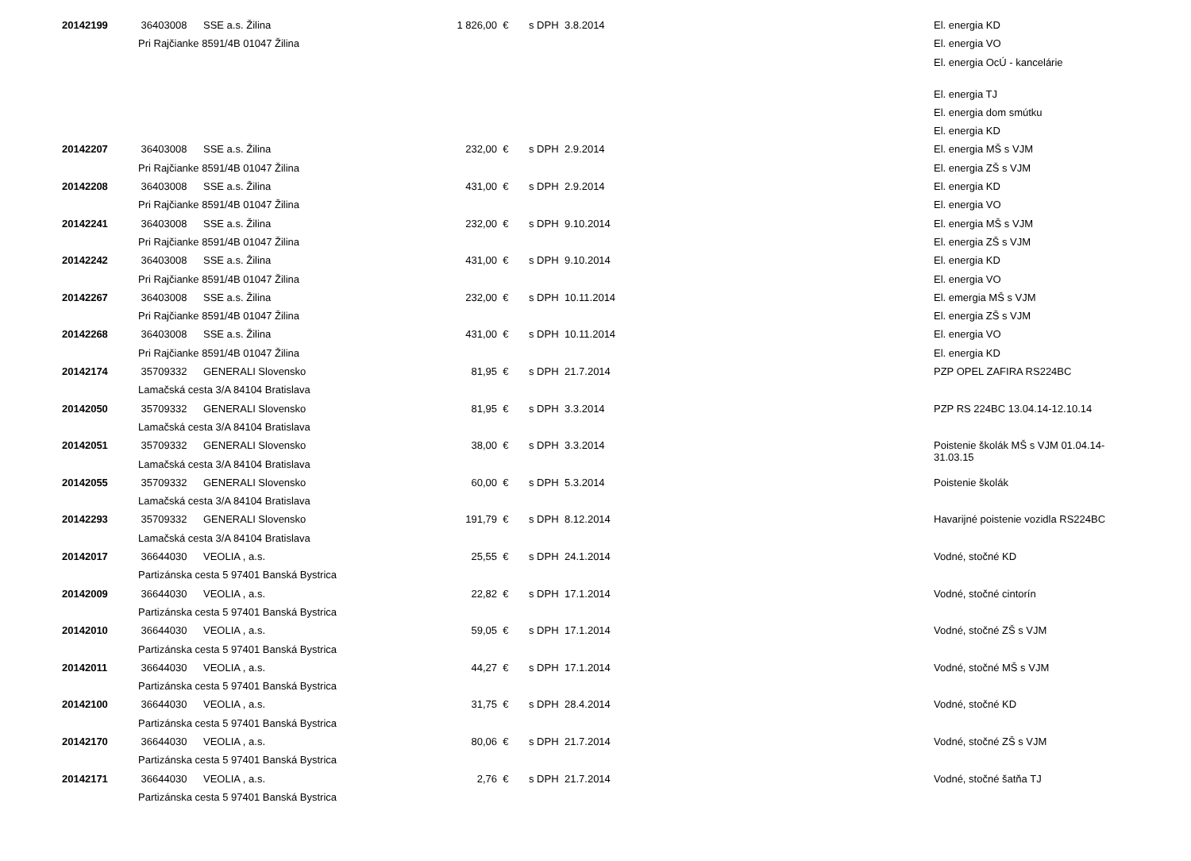| 20142199 | 36403008 | SSE a.s. Žilina | 1 826,00 | € | s DPH | 3.8.2014 | El. energia KD |
| | Pri Rajčianke 8591/4B 01047 Žilina | | | | | | El. energia VO |
| | | | | | | | El. energia OcÚ - kancelárie |
| | | | | | | | El. energia TJ |
| | | | | | | | El. energia dom smútku |
| | | | | | | | El. energia KD |
| 20142207 | 36403008 | SSE a.s. Žilina | 232,00 | € | s DPH | 2.9.2014 | El. energia MŠ s VJM |
| | Pri Rajčianke 8591/4B 01047 Žilina | | | | | | El. energia ZŠ s VJM |
| 20142208 | 36403008 | SSE a.s. Žilina | 431,00 | € | s DPH | 2.9.2014 | El. energia KD |
| | Pri Rajčianke 8591/4B 01047 Žilina | | | | | | El. energia VO |
| 20142241 | 36403008 | SSE a.s. Žilina | 232,00 | € | s DPH | 9.10.2014 | El. energia MŠ s VJM |
| | Pri Rajčianke 8591/4B 01047 Žilina | | | | | | El. energia ZŠ s VJM |
| 20142242 | 36403008 | SSE a.s. Žilina | 431,00 | € | s DPH | 9.10.2014 | El. energia KD |
| | Pri Rajčianke 8591/4B 01047 Žilina | | | | | | El. energia VO |
| 20142267 | 36403008 | SSE a.s. Žilina | 232,00 | € | s DPH | 10.11.2014 | El. emergia MŠ s VJM |
| | Pri Rajčianke 8591/4B 01047 Žilina | | | | | | El. energia ZŠ s VJM |
| 20142268 | 36403008 | SSE a.s. Žilina | 431,00 | € | s DPH | 10.11.2014 | El. energia VO |
| | Pri Rajčianke 8591/4B 01047 Žilina | | | | | | El. energia KD |
| 20142174 | 35709332 | GENERALI Slovensko | 81,95 | € | s DPH | 21.7.2014 | PZP OPEL ZAFIRA RS224BC |
| | Lamačská cesta 3/A 84104 Bratislava | | | | | | |
| 20142050 | 35709332 | GENERALI Slovensko | 81,95 | € | s DPH | 3.3.2014 | PZP RS 224BC 13.04.14-12.10.14 |
| | Lamačská cesta 3/A 84104 Bratislava | | | | | | |
| 20142051 | 35709332 | GENERALI Slovensko | 38,00 | € | s DPH | 3.3.2014 | Poistenie školák MŠ s VJM 01.04.14- 31.03.15 |
| | Lamačská cesta 3/A 84104 Bratislava | | | | | | |
| 20142055 | 35709332 | GENERALI Slovensko | 60,00 | € | s DPH | 5.3.2014 | Poistenie školák |
| | Lamačská cesta 3/A 84104 Bratislava | | | | | | |
| 20142293 | 35709332 | GENERALI Slovensko | 191,79 | € | s DPH | 8.12.2014 | Havarijné poistenie vozidla RS224BC |
| | Lamačská cesta 3/A 84104 Bratislava | | | | | | |
| 20142017 | 36644030 | VEOLIA , a.s. | 25,55 | € | s DPH | 24.1.2014 | Vodné, stočné KD |
| | Partizánska cesta 5 97401 Banská Bystrica | | | | | | |
| 20142009 | 36644030 | VEOLIA , a.s. | 22,82 | € | s DPH | 17.1.2014 | Vodné, stočné cintorín |
| | Partizánska cesta 5 97401 Banská Bystrica | | | | | | |
| 20142010 | 36644030 | VEOLIA , a.s. | 59,05 | € | s DPH | 17.1.2014 | Vodné, stočné ZŠ s VJM |
| | Partizánska cesta 5 97401 Banská Bystrica | | | | | | |
| 20142011 | 36644030 | VEOLIA , a.s. | 44,27 | € | s DPH | 17.1.2014 | Vodné, stočné MŠ s VJM |
| | Partizánska cesta 5 97401 Banská Bystrica | | | | | | |
| 20142100 | 36644030 | VEOLIA , a.s. | 31,75 | € | s DPH | 28.4.2014 | Vodné, stočné KD |
| | Partizánska cesta 5 97401 Banská Bystrica | | | | | | |
| 20142170 | 36644030 | VEOLIA , a.s. | 80,06 | € | s DPH | 21.7.2014 | Vodné, stočné ZŠ s VJM |
| | Partizánska cesta 5 97401 Banská Bystrica | | | | | | |
| 20142171 | 36644030 | VEOLIA , a.s. | 2,76 | € | s DPH | 21.7.2014 | Vodné, stočné šatňa TJ |
| | Partizánska cesta 5 97401 Banská Bystrica | | | | | | |